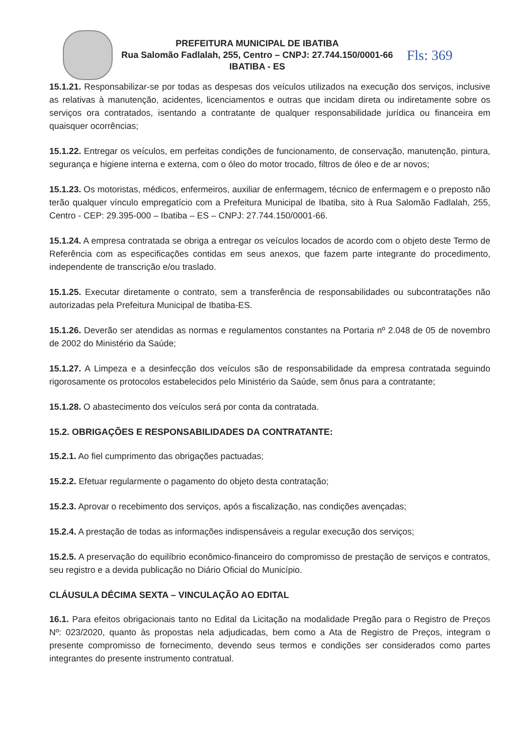PREFEITURA MUNICIPAL DE IBATIBA
Rua Salomão Fadlalah, 255, Centro – CNPJ: 27.744.150/0001-66
IBATIBA - ES
Fls: 369
15.1.21. Responsabilizar-se por todas as despesas dos veículos utilizados na execução dos serviços, inclusive as relativas à manutenção, acidentes, licenciamentos e outras que incidam direta ou indiretamente sobre os serviços ora contratados, isentando a contratante de qualquer responsabilidade jurídica ou financeira em quaisquer ocorrências;
15.1.22. Entregar os veículos, em perfeitas condições de funcionamento, de conservação, manutenção, pintura, segurança e higiene interna e externa, com o óleo do motor trocado, filtros de óleo e de ar novos;
15.1.23. Os motoristas, médicos, enfermeiros, auxiliar de enfermagem, técnico de enfermagem e o preposto não terão qualquer vínculo empregatício com a Prefeitura Municipal de Ibatiba, sito à Rua Salomão Fadlalah, 255, Centro - CEP: 29.395-000 – Ibatiba – ES – CNPJ: 27.744.150/0001-66.
15.1.24. A empresa contratada se obriga a entregar os veículos locados de acordo com o objeto deste Termo de Referência com as especificações contidas em seus anexos, que fazem parte integrante do procedimento, independente de transcrição e/ou traslado.
15.1.25. Executar diretamente o contrato, sem a transferência de responsabilidades ou subcontratações não autorizadas pela Prefeitura Municipal de Ibatiba-ES.
15.1.26. Deverão ser atendidas as normas e regulamentos constantes na Portaria nº 2.048 de 05 de novembro de 2002 do Ministério da Saúde;
15.1.27. A Limpeza e a desinfecção dos veículos são de responsabilidade da empresa contratada seguindo rigorosamente os protocolos estabelecidos pelo Ministério da Saúde, sem ônus para a contratante;
15.1.28. O abastecimento dos veículos será por conta da contratada.
15.2. OBRIGAÇÕES E RESPONSABILIDADES DA CONTRATANTE:
15.2.1. Ao fiel cumprimento das obrigações pactuadas;
15.2.2. Efetuar regularmente o pagamento do objeto desta contratação;
15.2.3. Aprovar o recebimento dos serviços, após a fiscalização, nas condições avençadas;
15.2.4. A prestação de todas as informações indispensáveis a regular execução dos serviços;
15.2.5. A preservação do equilíbrio econômico-financeiro do compromisso de prestação de serviços e contratos, seu registro e a devida publicação no Diário Oficial do Município.
CLÁUSULA DÉCIMA SEXTA – VINCULAÇÃO AO EDITAL
16.1. Para efeitos obrigacionais tanto no Edital da Licitação na modalidade Pregão para o Registro de Preços Nº: 023/2020, quanto às propostas nela adjudicadas, bem como a Ata de Registro de Preços, integram o presente compromisso de fornecimento, devendo seus termos e condições ser considerados como partes integrantes do presente instrumento contratual.